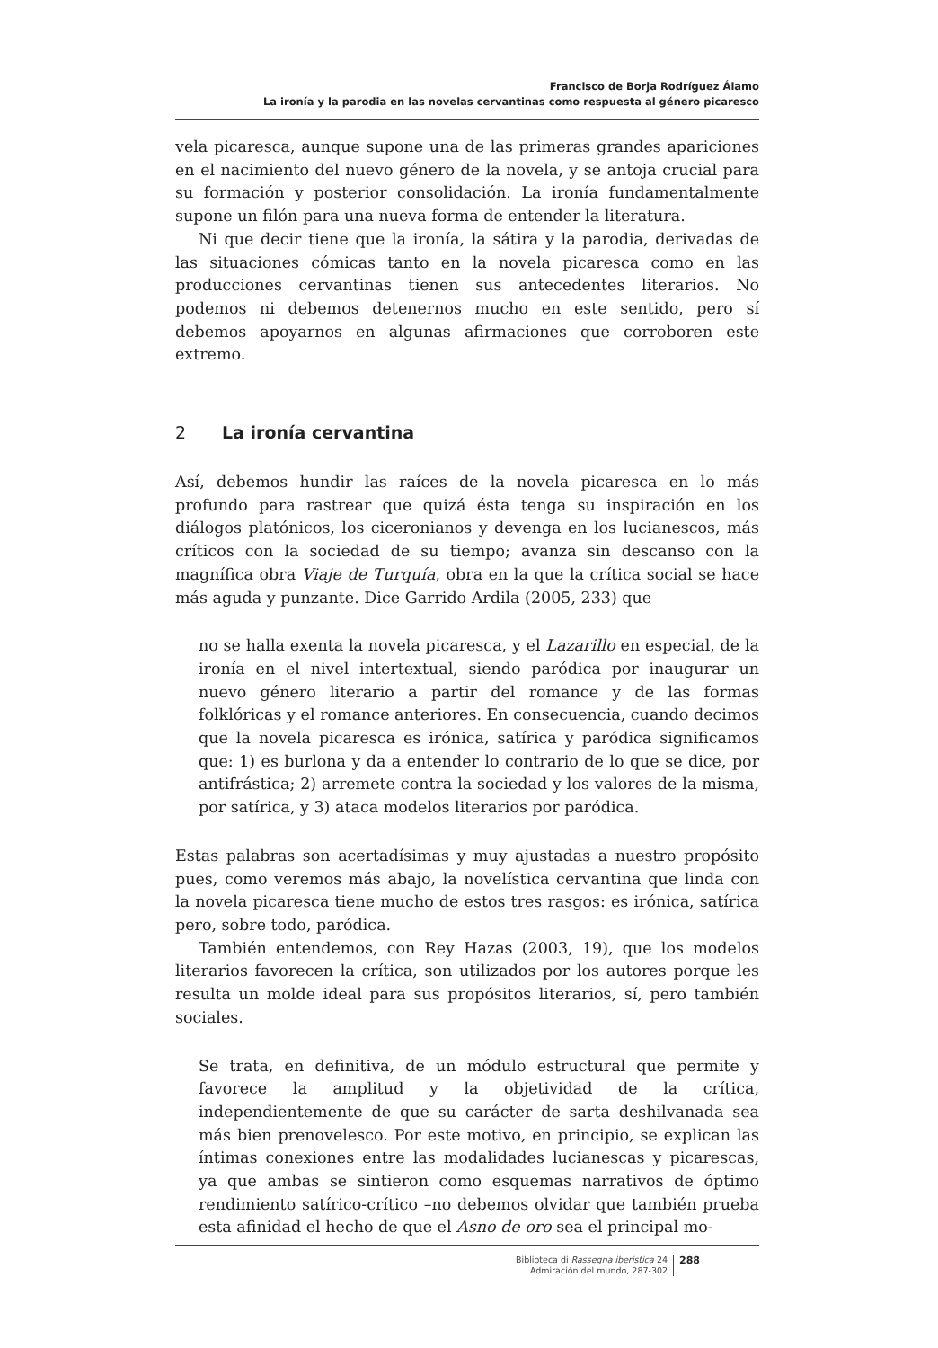Francisco de Borja Rodríguez Álamo
La ironía y la parodia en las novelas cervantinas como respuesta al género picaresco
vela picaresca, aunque supone una de las primeras grandes apariciones en el nacimiento del nuevo género de la novela, y se antoja crucial para su formación y posterior consolidación. La ironía fundamentalmente supone un filón para una nueva forma de entender la literatura.
Ni que decir tiene que la ironía, la sátira y la parodia, derivadas de las situaciones cómicas tanto en la novela picaresca como en las producciones cervantinas tienen sus antecedentes literarios. No podemos ni debemos detenernos mucho en este sentido, pero sí debemos apoyarnos en algunas afirmaciones que corroboren este extremo.
2 La ironía cervantina
Así, debemos hundir las raíces de la novela picaresca en lo más profundo para rastrear que quizá ésta tenga su inspiración en los diálogos platónicos, los ciceronianos y devenga en los lucianescos, más críticos con la sociedad de su tiempo; avanza sin descanso con la magnífica obra Viaje de Turquía, obra en la que la crítica social se hace más aguda y punzante. Dice Garrido Ardila (2005, 233) que
no se halla exenta la novela picaresca, y el Lazarillo en especial, de la ironía en el nivel intertextual, siendo paródica por inaugurar un nuevo género literario a partir del romance y de las formas folklóricas y el romance anteriores. En consecuencia, cuando decimos que la novela picaresca es irónica, satírica y paródica significamos que: 1) es burlona y da a entender lo contrario de lo que se dice, por antifrástica; 2) arremete contra la sociedad y los valores de la misma, por satírica, y 3) ataca modelos literarios por paródica.
Estas palabras son acertadísimas y muy ajustadas a nuestro propósito pues, como veremos más abajo, la novelística cervantina que linda con la novela picaresca tiene mucho de estos tres rasgos: es irónica, satírica pero, sobre todo, paródica.
También entendemos, con Rey Hazas (2003, 19), que los modelos literarios favorecen la crítica, son utilizados por los autores porque les resulta un molde ideal para sus propósitos literarios, sí, pero también sociales.
Se trata, en definitiva, de un módulo estructural que permite y favorece la amplitud y la objetividad de la crítica, independientemente de que su carácter de sarta deshilvanada sea más bien prenovelesco. Por este motivo, en principio, se explican las íntimas conexiones entre las modalidades lucianescas y picarescas, ya que ambas se sintieron como esquemas narrativos de óptimo rendimiento satírico-crítico –no debemos olvidar que también prueba esta afinidad el hecho de que el Asno de oro sea el principal mo-
Biblioteca di Rassegna iberistica 24
Admiración del mundo, 287-302
288